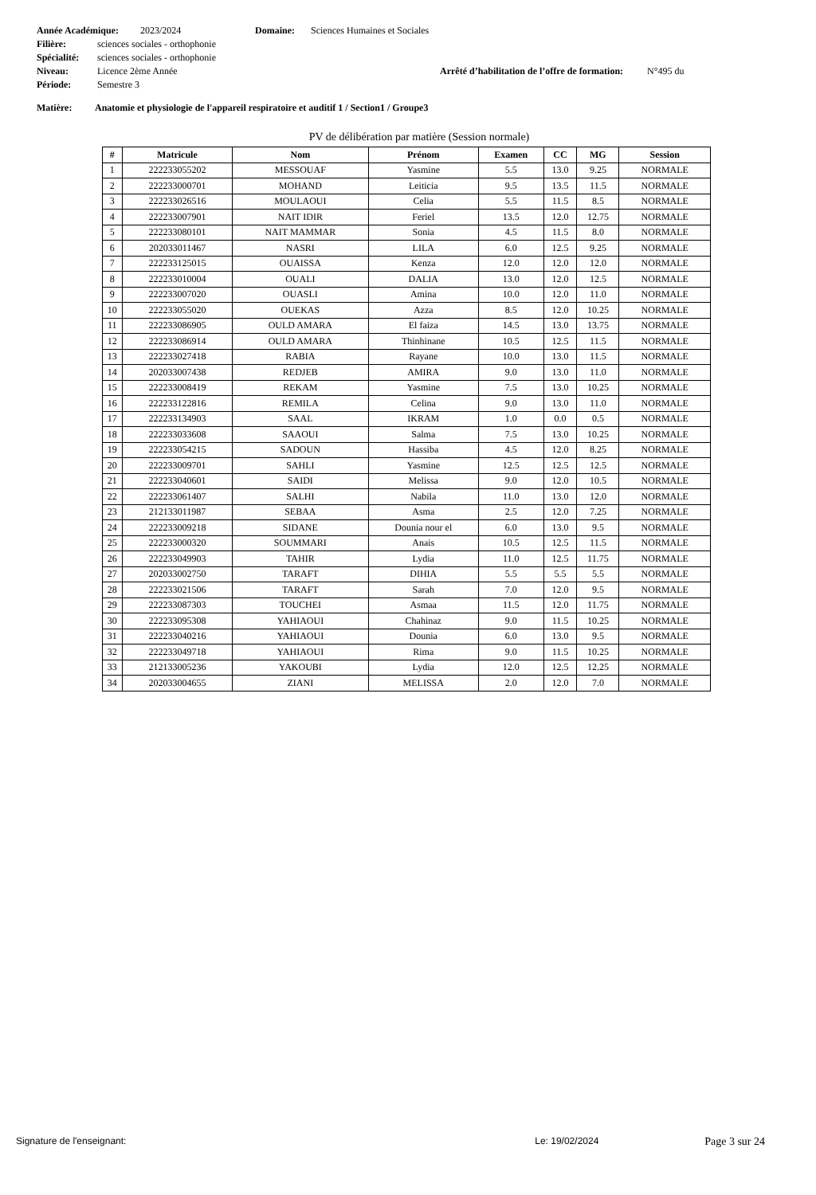Année Académique: 2023/2024 Domaine: Sciences Humaines et Sociales
Filière: sciences sociales - orthophonie
Spécialité: sciences sociales - orthophonie
Niveau: Licence 2ème Année Arrêté d’habilitation de l’offre de formation: N°495 du
Période: Semestre 3
Matière: Anatomie et physiologie de l'appareil respiratoire et auditif 1 / Section1 / Groupe3
PV de délibération par matière (Session normale)
| # | Matricule | Nom | Prénom | Examen | CC | MG | Session |
| --- | --- | --- | --- | --- | --- | --- | --- |
| 1 | 222233055202 | MESSOUAF | Yasmine | 5.5 | 13.0 | 9.25 | NORMALE |
| 2 | 222233000701 | MOHAND | Leiticia | 9.5 | 13.5 | 11.5 | NORMALE |
| 3 | 222233026516 | MOULAOUI | Celia | 5.5 | 11.5 | 8.5 | NORMALE |
| 4 | 222233007901 | NAIT IDIR | Feriel | 13.5 | 12.0 | 12.75 | NORMALE |
| 5 | 222233080101 | NAIT MAMMAR | Sonia | 4.5 | 11.5 | 8.0 | NORMALE |
| 6 | 202033011467 | NASRI | LILA | 6.0 | 12.5 | 9.25 | NORMALE |
| 7 | 222233125015 | OUAISSA | Kenza | 12.0 | 12.0 | 12.0 | NORMALE |
| 8 | 222233010004 | OUALI | DALIA | 13.0 | 12.0 | 12.5 | NORMALE |
| 9 | 222233007020 | OUASLI | Amina | 10.0 | 12.0 | 11.0 | NORMALE |
| 10 | 222233055020 | OUEKAS | Azza | 8.5 | 12.0 | 10.25 | NORMALE |
| 11 | 222233086905 | OULD AMARA | El faiza | 14.5 | 13.0 | 13.75 | NORMALE |
| 12 | 222233086914 | OULD AMARA | Thinhinane | 10.5 | 12.5 | 11.5 | NORMALE |
| 13 | 222233027418 | RABIA | Rayane | 10.0 | 13.0 | 11.5 | NORMALE |
| 14 | 202033007438 | REDJEB | AMIRA | 9.0 | 13.0 | 11.0 | NORMALE |
| 15 | 222233008419 | REKAM | Yasmine | 7.5 | 13.0 | 10.25 | NORMALE |
| 16 | 222233122816 | REMILA | Celina | 9.0 | 13.0 | 11.0 | NORMALE |
| 17 | 222233134903 | SAAL | IKRAM | 1.0 | 0.0 | 0.5 | NORMALE |
| 18 | 222233033608 | SAAOUI | Salma | 7.5 | 13.0 | 10.25 | NORMALE |
| 19 | 222233054215 | SADOUN | Hassiba | 4.5 | 12.0 | 8.25 | NORMALE |
| 20 | 222233009701 | SAHLI | Yasmine | 12.5 | 12.5 | 12.5 | NORMALE |
| 21 | 222233040601 | SAIDI | Melissa | 9.0 | 12.0 | 10.5 | NORMALE |
| 22 | 222233061407 | SALHI | Nabila | 11.0 | 13.0 | 12.0 | NORMALE |
| 23 | 212133011987 | SEBAA | Asma | 2.5 | 12.0 | 7.25 | NORMALE |
| 24 | 222233009218 | SIDANE | Dounia nour el | 6.0 | 13.0 | 9.5 | NORMALE |
| 25 | 222233000320 | SOUMMARI | Anais | 10.5 | 12.5 | 11.5 | NORMALE |
| 26 | 222233049903 | TAHIR | Lydia | 11.0 | 12.5 | 11.75 | NORMALE |
| 27 | 202033002750 | TARAFT | DIHIA | 5.5 | 5.5 | 5.5 | NORMALE |
| 28 | 222233021506 | TARAFT | Sarah | 7.0 | 12.0 | 9.5 | NORMALE |
| 29 | 222233087303 | TOUCHEI | Asmaa | 11.5 | 12.0 | 11.75 | NORMALE |
| 30 | 222233095308 | YAHIAOUI | Chahinaz | 9.0 | 11.5 | 10.25 | NORMALE |
| 31 | 222233040216 | YAHIAOUI | Dounia | 6.0 | 13.0 | 9.5 | NORMALE |
| 32 | 222233049718 | YAHIAOUI | Rima | 9.0 | 11.5 | 10.25 | NORMALE |
| 33 | 212133005236 | YAKOUBI | Lydia | 12.0 | 12.5 | 12.25 | NORMALE |
| 34 | 202033004655 | ZIANI | MELISSA | 2.0 | 12.0 | 7.0 | NORMALE |
Signature de l'enseignant: Le: 19/02/2024 Page 3 sur 24